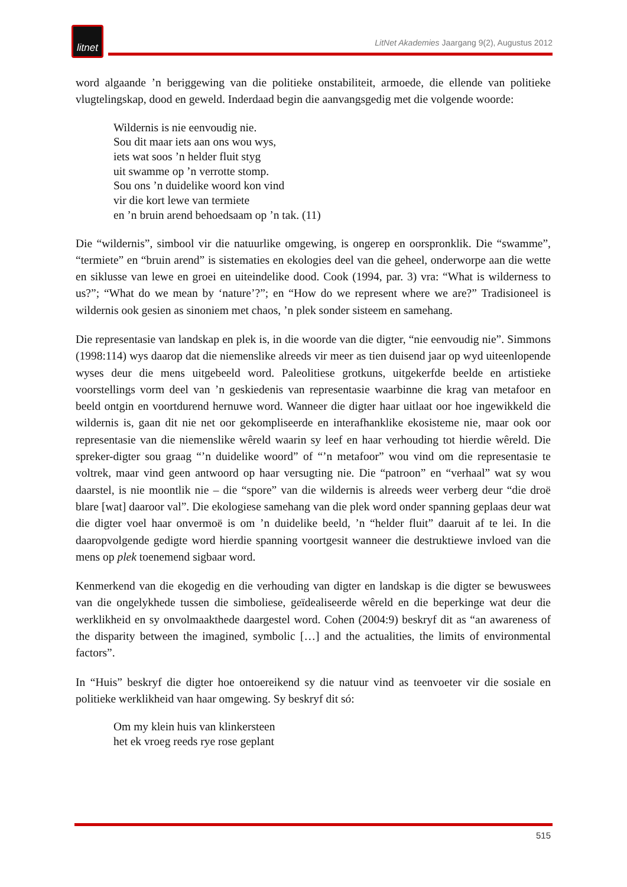litnet
LitNet Akademies Jaargang 9(2), Augustus 2012
word algaande ’n beriggewing van die politieke onstabiliteit, armoede, die ellende van politieke vlugtelingskap, dood en geweld. Inderdaad begin die aanvangsgedig met die volgende woorde:
Wildernis is nie eenvoudig nie.
Sou dit maar iets aan ons wou wys,
iets wat soos ’n helder fluit styg
uit swamme op ’n verrotte stomp.
Sou ons ’n duidelike woord kon vind
vir die kort lewe van termiete
en ’n bruin arend behoedsaam op ’n tak. (11)
Die “wildernis”, simbool vir die natuurlike omgewing, is ongerep en oorspronklik. Die “swamme”, “termiete” en “bruin arend” is sistematies en ekologies deel van die geheel, onderworpe aan die wette en siklusse van lewe en groei en uiteindelike dood. Cook (1994, par. 3) vra: “What is wilderness to us?”; “What do we mean by ‘nature’?”; en “How do we represent where we are?” Tradisioneel is wildernis ook gesien as sinoniem met chaos, ’n plek sonder sisteem en samehang.
Die representasie van landskap en plek is, in die woorde van die digter, “nie eenvoudig nie”. Simmons (1998:114) wys daarop dat die niemenslike alreeds vir meer as tien duisend jaar op wyd uiteenlopende wyses deur die mens uitgebeeld word. Paleolitiese grotkuns, uitgekerfde beelde en artistieke voorstellings vorm deel van ’n geskiedenis van representasie waarbinne die krag van metafoor en beeld ontgin en voortdurend hernuwe word. Wanneer die digter haar uitlaat oor hoe ingewikkeld die wildernis is, gaan dit nie net oor gekompliseerde en interafhanklike ekosisteme nie, maar ook oor representasie van die niemenslike wêreld waarin sy leef en haar verhouding tot hierdie wêreld. Die spreker-digter sou graag “’n duidelike woord” of “’n metafoor” wou vind om die representasie te voltrek, maar vind geen antwoord op haar versugting nie. Die “patroon” en “verhaal” wat sy wou daarstel, is nie moontlik nie – die “spore” van die wildernis is alreeds weer verberg deur “die droë blare [wat] daaroor val”. Die ekologiese samehang van die plek word onder spanning geplaas deur wat die digter voel haar onvermoë is om ’n duidelike beeld, ’n “helder fluit” daaruit af te lei. In die daaropvolgende gedigte word hierdie spanning voortgesit wanneer die destruktiewe invloed van die mens op plek toenemend sigbaar word.
Kenmerkend van die ekogedig en die verhouding van digter en landskap is die digter se bewuswees van die ongelykhede tussen die simboliese, geïdealiseerde wêreld en die beperkinge wat deur die werklikheid en sy onvolmaakthede daargestel word. Cohen (2004:9) beskryf dit as “an awareness of the disparity between the imagined, symbolic […] and the actualities, the limits of environmental factors”.
In “Huis” beskryf die digter hoe ontoereikend sy die natuur vind as teenvoeter vir die sosiale en politieke werklikheid van haar omgewing. Sy beskryf dit só:
Om my klein huis van klinkersteen
het ek vroeg reeds rye rose geplant
515